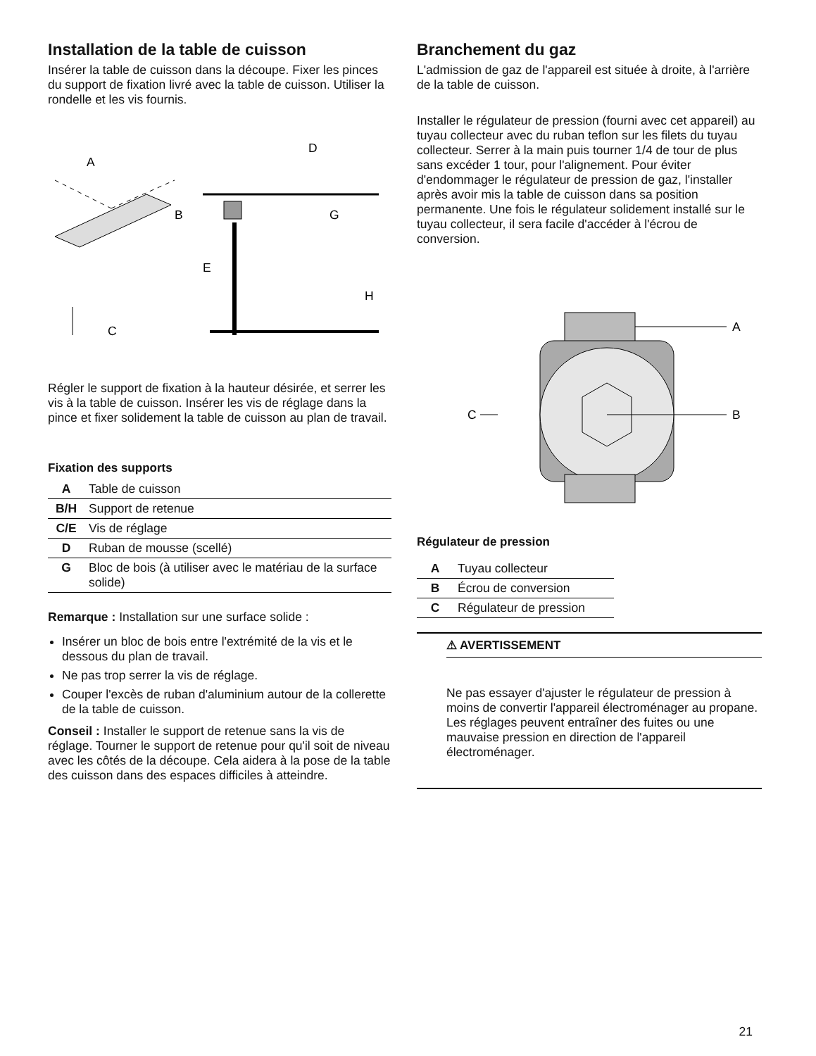Installation de la table de cuisson
Insérer la table de cuisson dans la découpe. Fixer les pinces du support de fixation livré avec la table de cuisson. Utiliser la rondelle et les vis fournis.
A
B
C
D
E
G
H
Régler le support de fixation à la hauteur désirée, et serrer les vis à la table de cuisson. Insérer les vis de réglage dans la pince et fixer solidement la table de cuisson au plan de travail.
Fixation des supports
| A | Table de cuisson |
| B/H | Support de retenue |
| C/E | Vis de réglage |
| D | Ruban de mousse (scellé) |
| G | Bloc de bois (à utiliser avec le matériau de la surface solide) |
Remarque : Installation sur une surface solide :
Insérer un bloc de bois entre l'extrémité de la vis et le dessous du plan de travail.
Ne pas trop serrer la vis de réglage.
Couper l'excès de ruban d'aluminium autour de la collerette de la table de cuisson.
Conseil : Installer le support de retenue sans la vis de réglage. Tourner le support de retenue pour qu'il soit de niveau avec les côtés de la découpe. Cela aidera à la pose de la table des cuisson dans des espaces difficiles à atteindre.
Branchement du gaz
L'admission de gaz de l'appareil est située à droite, à l'arrière de la table de cuisson.
Installer le régulateur de pression (fourni avec cet appareil) au tuyau collecteur avec du ruban teflon sur les filets du tuyau collecteur. Serrer à la main puis tourner 1/4 de tour de plus sans excéder 1 tour, pour l'alignement. Pour éviter d'endommager le régulateur de pression de gaz, l'installer après avoir mis la table de cuisson dans sa position permanente. Une fois le régulateur solidement installé sur le tuyau collecteur, il sera facile d'accéder à l'écrou de conversion.
A
B
C
Régulateur de pression
| A | Tuyau collecteur |
| B | Écrou de conversion |
| C | Régulateur de pression |
⚠ AVERTISSEMENT
Ne pas essayer d'ajuster le régulateur de pression à moins de convertir l'appareil électroménager au propane. Les réglages peuvent entraîner des fuites ou une mauvaise pression en direction de l'appareil électroménager.
21